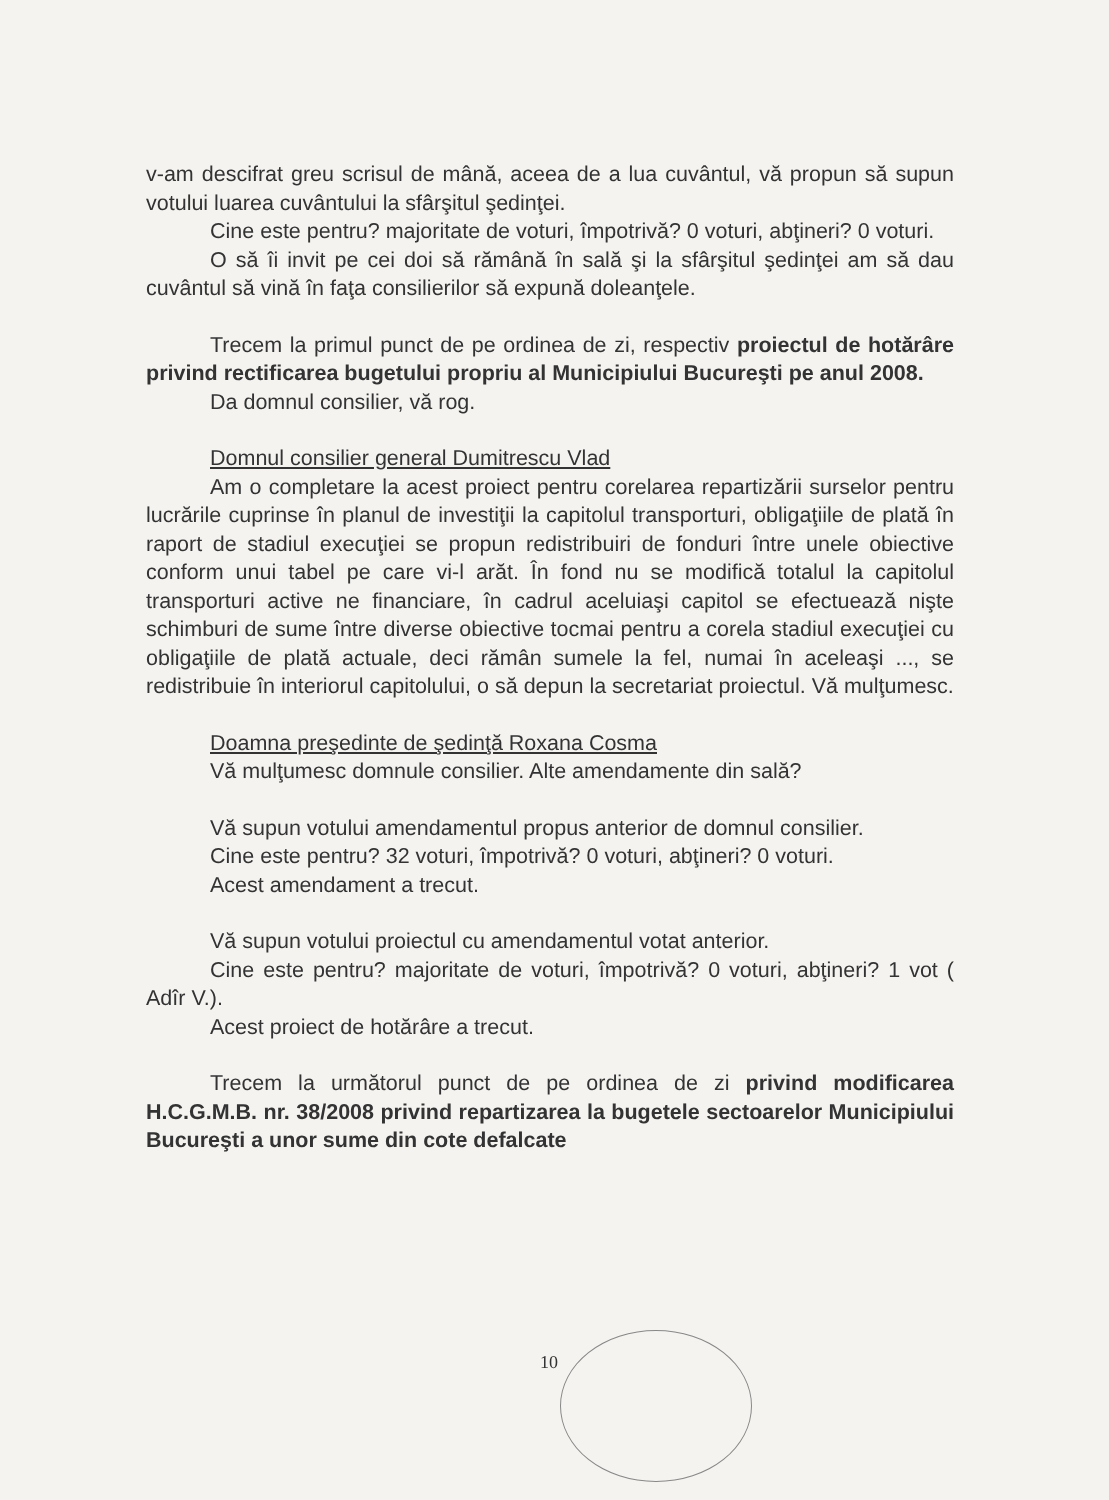v-am descifrat greu scrisul de mână, aceea de a lua cuvântul, vă propun să supun votului luarea cuvântului la sfârşitul şedinţei.
Cine este pentru? majoritate de voturi, împotrivă? 0 voturi, abţineri? 0 voturi.
O să îi invit pe cei doi să rămână în sală şi la sfârşitul şedinţei am să dau cuvântul să vină în faţa consilierilor să expună doleanţele.
Trecem la primul punct de pe ordinea de zi, respectiv proiectul de hotărâre privind rectificarea bugetului propriu al Municipiului Bucureşti pe anul 2008.
Da domnul consilier, vă rog.
Domnul consilier general Dumitrescu Vlad
Am o completare la acest proiect pentru corelarea repartizării surselor pentru lucrările cuprinse în planul de investiţii la capitolul transporturi, obligaţiile de plată în raport de stadiul execuţiei se propun redistribuiri de fonduri între unele obiective conform unui tabel pe care vi-l arăt. În fond nu se modifică totalul la capitolul transporturi active ne financiare, în cadrul aceluiaşi capitol se efectuează nişte schimburi de sume între diverse obiective tocmai pentru a corela stadiul execuţiei cu obligaţiile de plată actuale, deci rămân sumele la fel, numai în aceleaşi ..., se redistribuie în interiorul capitolului, o să depun la secretariat proiectul. Vă mulţumesc.
Doamna preşedinte de şedinţă Roxana Cosma
Vă mulţumesc domnule consilier. Alte amendamente din sală?
Vă supun votului amendamentul propus anterior de domnul consilier.
Cine este pentru? 32 voturi, împotrivă? 0 voturi, abţineri? 0 voturi.
Acest amendament a trecut.
Vă supun votului proiectul cu amendamentul votat anterior.
Cine este pentru? majoritate de voturi, împotrivă? 0 voturi, abţineri? 1 vot ( Adîr V.).
Acest proiect de hotărâre a trecut.
Trecem la următorul punct de pe ordinea de zi privind modificarea H.C.G.M.B. nr. 38/2008 privind repartizarea la bugetele sectoarelor Municipiului Bucureşti a unor sume din cote defalcate
10